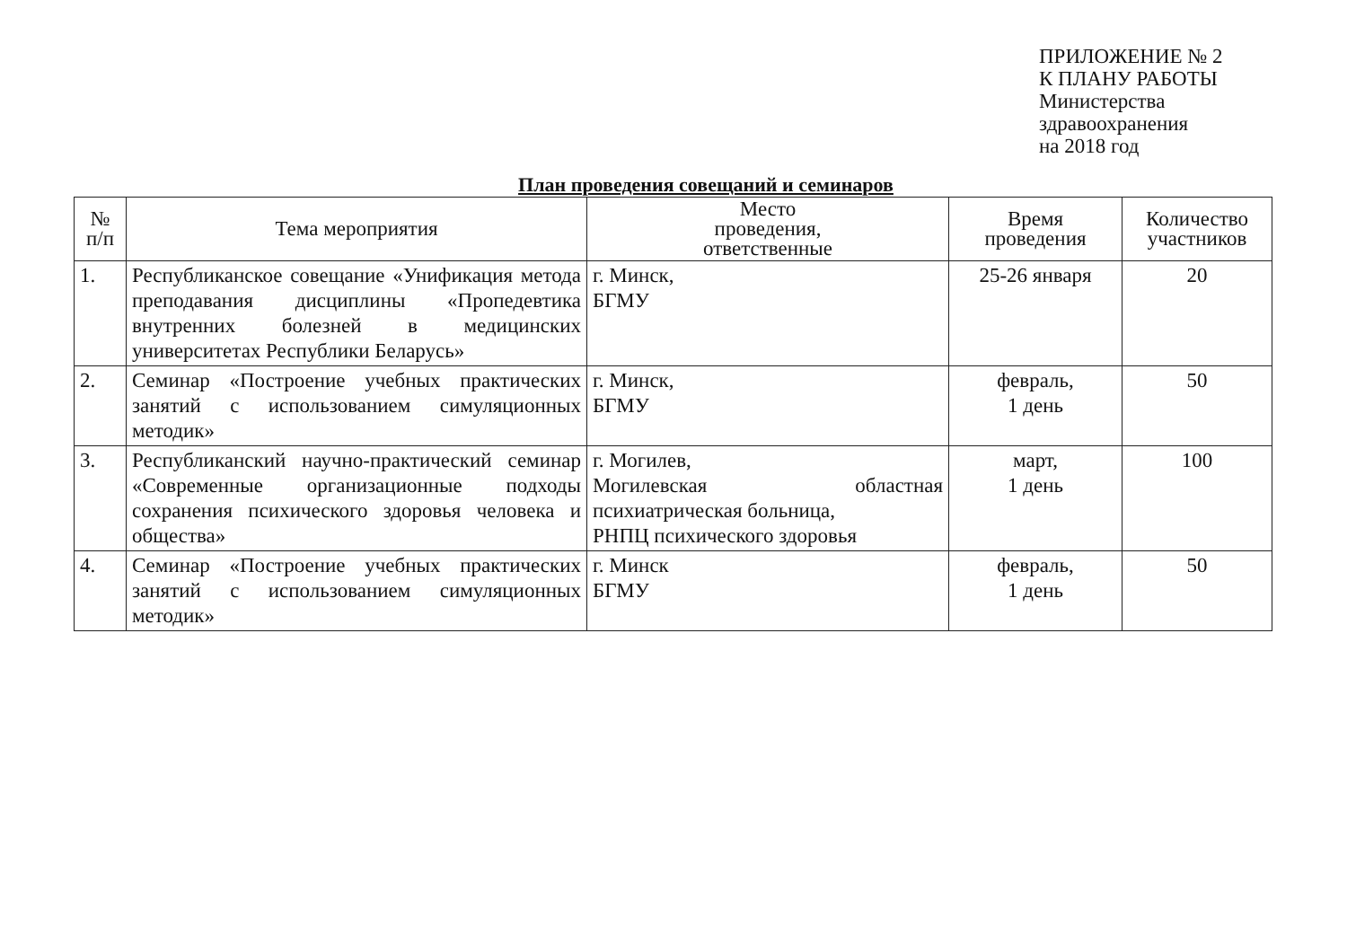ПРИЛОЖЕНИЕ № 2
К ПЛАНУ РАБОТЫ
Министерства
здравоохранения
на 2018 год
План проведения совещаний и семинаров
| № п/п | Тема мероприятия | Место проведения, ответственные | Время проведения | Количество участников |
| --- | --- | --- | --- | --- |
| 1. | Республиканское совещание «Унификация метода преподавания дисциплины «Пропедевтика внутренних болезней в медицинских университетах Республики Беларусь» | г. Минск, БГМУ | 25-26 января | 20 |
| 2. | Семинар «Построение учебных практических занятий с использованием симуляционных методик» | г. Минск, БГМУ | февраль, 1 день | 50 |
| 3. | Республиканский научно-практический семинар «Современные организационные подходы сохранения психического здоровья человека и общества» | г. Могилев, Могилевская областная психиатрическая больница, РНПЦ психического здоровья | март, 1 день | 100 |
| 4. | Семинар «Построение учебных практических занятий с использованием симуляционных методик» | г. Минск БГМУ | февраль, 1 день | 50 |